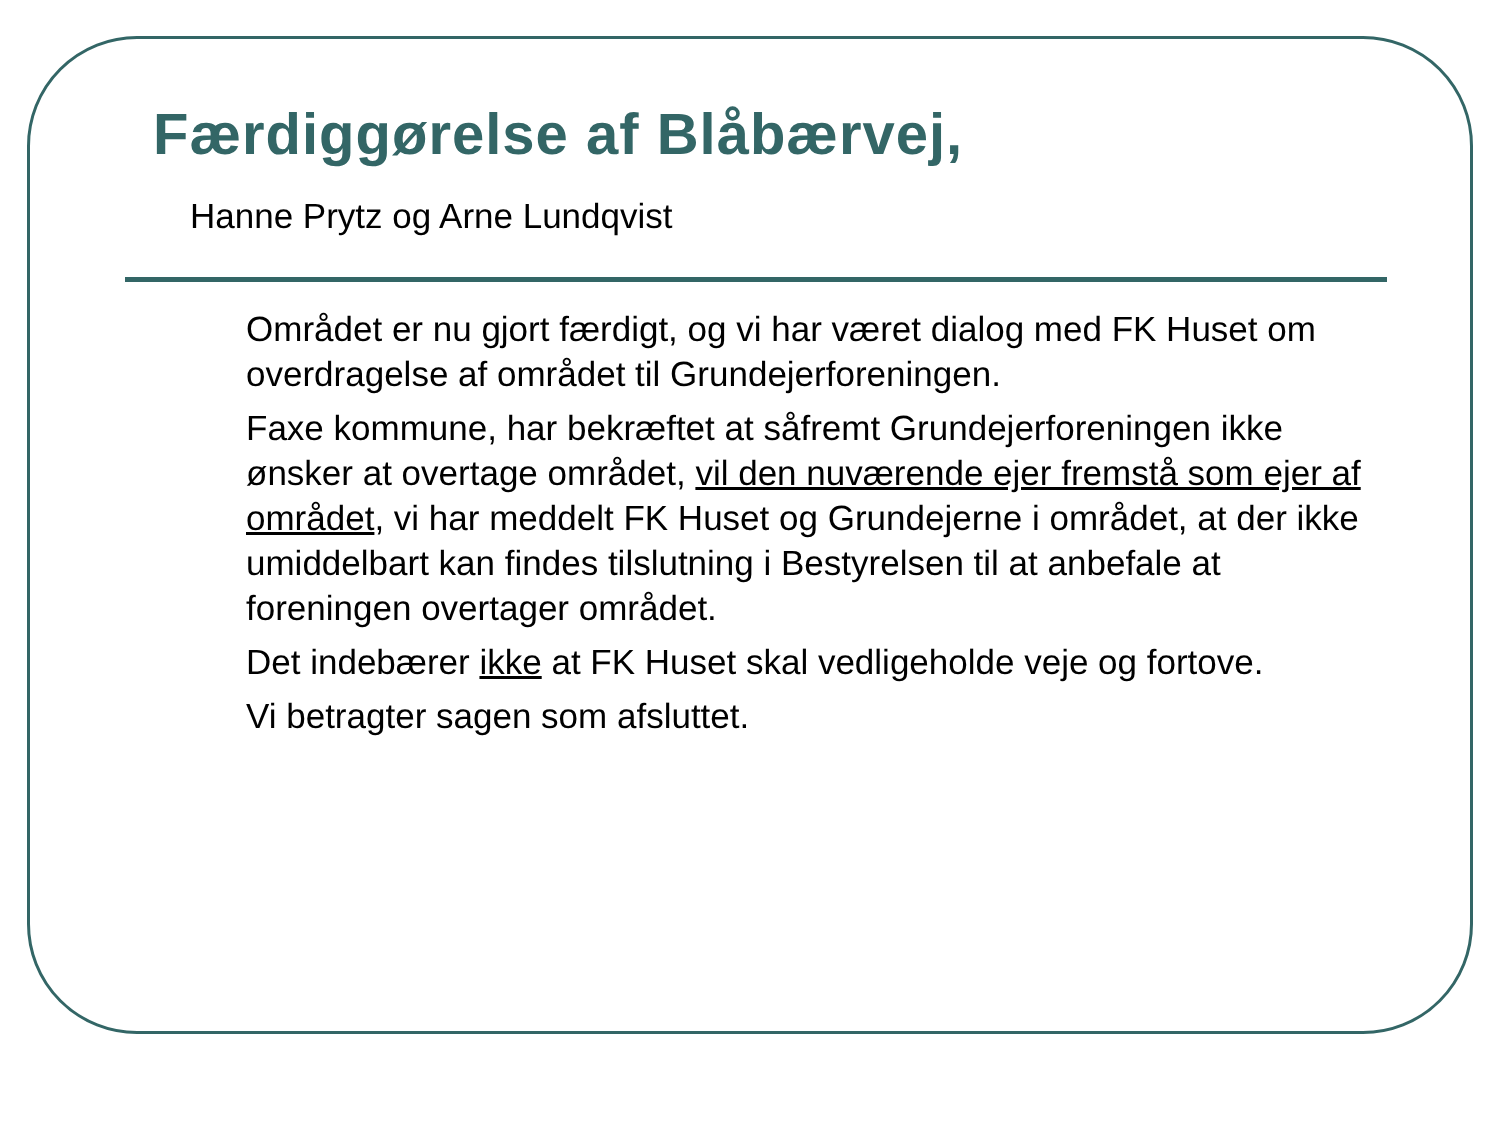Færdiggørelse af Blåbærvej,
Hanne Prytz og Arne Lundqvist
Området er nu gjort færdigt, og vi har været dialog med FK Huset om overdragelse af området til Grundejerforeningen.
Faxe kommune, har bekræftet at såfremt Grundejerforeningen ikke ønsker at overtage området, vil den nuværende ejer fremstå som ejer af området, vi har meddelt FK Huset og Grundejerne i området, at der ikke umiddelbart kan findes tilslutning i Bestyrelsen til at anbefale at foreningen overtager området.
Det indebærer ikke at FK Huset skal vedligeholde veje og fortove.
Vi betragter sagen som afsluttet.